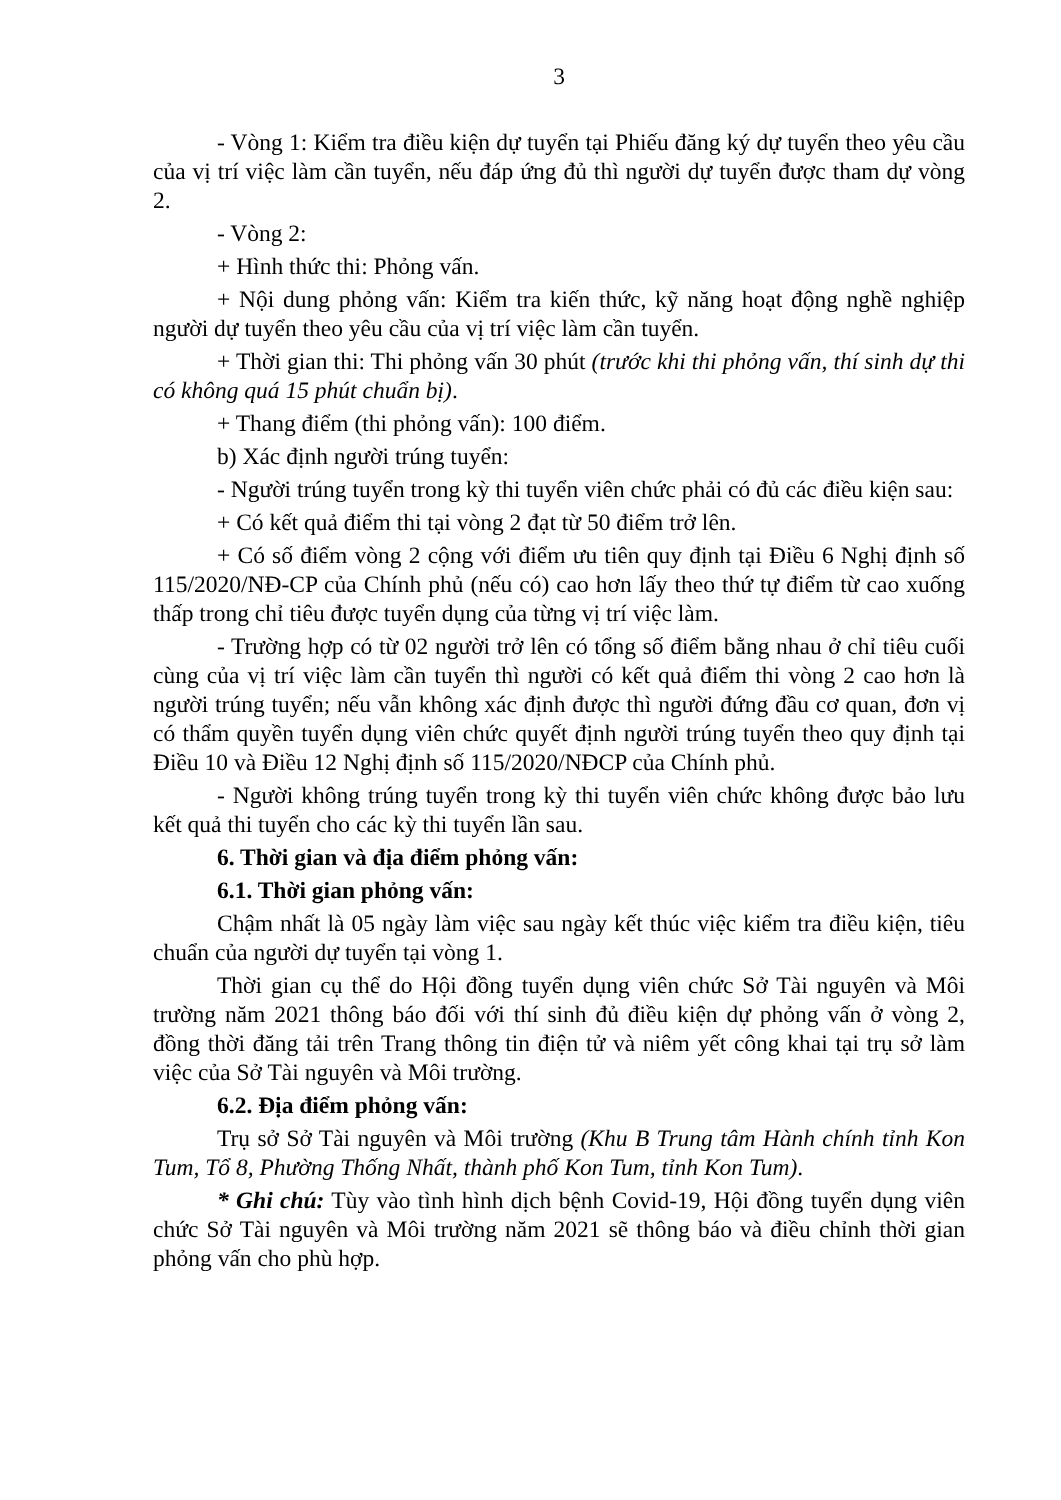3
- Vòng 1: Kiểm tra điều kiện dự tuyển tại Phiếu đăng ký dự tuyển theo yêu cầu của vị trí việc làm cần tuyển, nếu đáp ứng đủ thì người dự tuyển được tham dự vòng 2.
- Vòng 2:
+ Hình thức thi: Phỏng vấn.
+ Nội dung phỏng vấn: Kiểm tra kiến thức, kỹ năng hoạt động nghề nghiệp người dự tuyển theo yêu cầu của vị trí việc làm cần tuyển.
+ Thời gian thi: Thi phỏng vấn 30 phút (trước khi thi phỏng vấn, thí sinh dự thi có không quá 15 phút chuẩn bị).
+ Thang điểm (thi phỏng vấn): 100 điểm.
b) Xác định người trúng tuyển:
- Người trúng tuyển trong kỳ thi tuyển viên chức phải có đủ các điều kiện sau:
+ Có kết quả điểm thi tại vòng 2 đạt từ 50 điểm trở lên.
+ Có số điểm vòng 2 cộng với điểm ưu tiên quy định tại Điều 6 Nghị định số 115/2020/NĐ-CP của Chính phủ (nếu có) cao hơn lấy theo thứ tự điểm từ cao xuống thấp trong chỉ tiêu được tuyển dụng của từng vị trí việc làm.
- Trường hợp có từ 02 người trở lên có tổng số điểm bằng nhau ở chỉ tiêu cuối cùng của vị trí việc làm cần tuyển thì người có kết quả điểm thi vòng 2 cao hơn là người trúng tuyển; nếu vẫn không xác định được thì người đứng đầu cơ quan, đơn vị có thẩm quyền tuyển dụng viên chức quyết định người trúng tuyển theo quy định tại Điều 10 và Điều 12 Nghị định số 115/2020/NĐCP của Chính phủ.
- Người không trúng tuyển trong kỳ thi tuyển viên chức không được bảo lưu kết quả thi tuyển cho các kỳ thi tuyển lần sau.
6. Thời gian và địa điểm phỏng vấn:
6.1. Thời gian phỏng vấn:
Chậm nhất là 05 ngày làm việc sau ngày kết thúc việc kiểm tra điều kiện, tiêu chuẩn của người dự tuyển tại vòng 1.
Thời gian cụ thể do Hội đồng tuyển dụng viên chức Sở Tài nguyên và Môi trường năm 2021 thông báo đối với thí sinh đủ điều kiện dự phỏng vấn ở vòng 2, đồng thời đăng tải trên Trang thông tin điện tử và niêm yết công khai tại trụ sở làm việc của Sở Tài nguyên và Môi trường.
6.2. Địa điểm phỏng vấn:
Trụ sở Sở Tài nguyên và Môi trường (Khu B Trung tâm Hành chính tỉnh Kon Tum, Tổ 8, Phường Thống Nhất, thành phố Kon Tum, tỉnh Kon Tum).
* Ghi chú: Tùy vào tình hình dịch bệnh Covid-19, Hội đồng tuyển dụng viên chức Sở Tài nguyên và Môi trường năm 2021 sẽ thông báo và điều chỉnh thời gian phỏng vấn cho phù hợp.